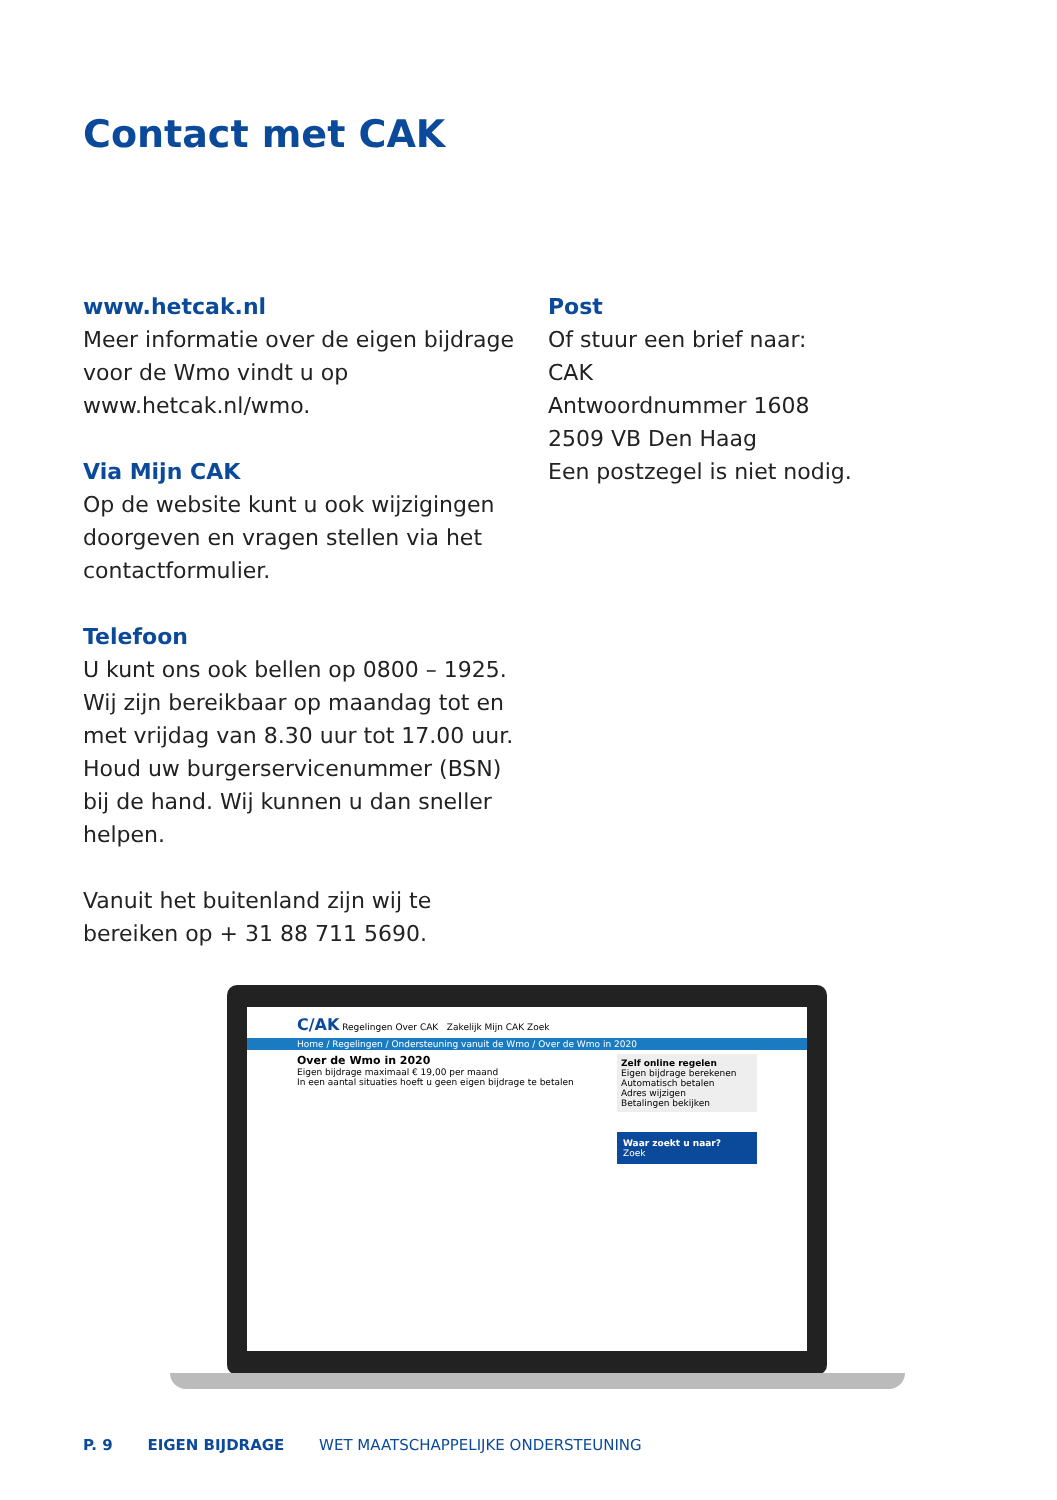Contact met CAK
www.hetcak.nl
Meer informatie over de eigen bijdrage voor de Wmo vindt u op www.hetcak.nl/wmo.
Via Mijn CAK
Op de website kunt u ook wijzigingen doorgeven en vragen stellen via het contactformulier.
Telefoon
U kunt ons ook bellen op 0800 – 1925. Wij zijn bereikbaar op maandag tot en met vrijdag van 8.30 uur tot 17.00 uur. Houd uw burgerservicenummer (BSN) bij de hand. Wij kunnen u dan sneller helpen.
Vanuit het buitenland zijn wij te bereiken op + 31 88 711 5690.
Post
Of stuur een brief naar:
CAK
Antwoordnummer 1608
2509 VB Den Haag
Een postzegel is niet nodig.
C/AK Regelingen Over CAK Zakelijk Mijn CAK Zoek
Home / Regelingen / Ondersteuning vanuit de Wmo / Over de Wmo in 2020
Over de Wmo in 2020
Eigen bijdrage maximaal € 19,00 per maand
In een aantal situaties hoeft u geen eigen bijdrage te betalen
Zelf online regelen
Eigen bijdrage berekenen
Automatisch betalen
Adres wijzigen
Betalingen bekijken
Waar zoekt u naar?
Zoek
P. 9 EIGEN BIJDRAGE WET MAATSCHAPPELIJKE ONDERSTEUNING